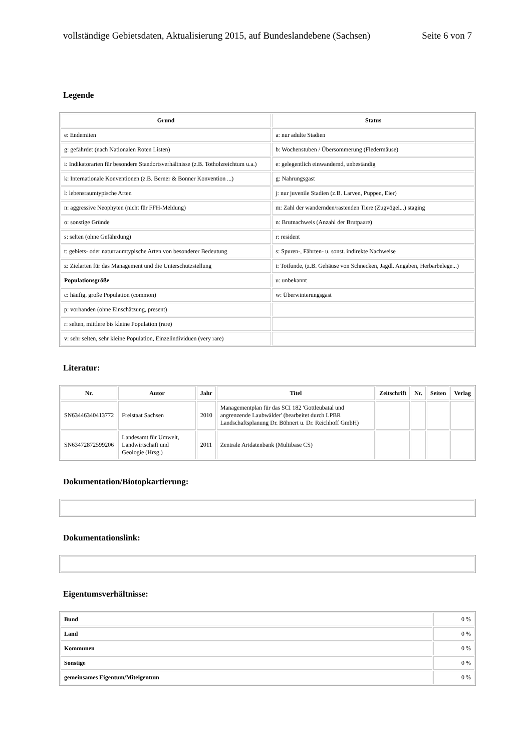vollständige Gebietsdaten, Aktualisierung 2015, auf Bundeslandebene (Sachsen) Seite 6 von 7
Legende
| Grund | Status |
| --- | --- |
| e: Endemiten | a: nur adulte Stadien |
| g: gefährdet (nach Nationalen Roten Listen) | b: Wochenstuben / Übersommerung (Fledermäuse) |
| i: Indikatorarten für besondere Standortsverhältnisse (z.B. Totholzreichtum u.a.) | e: gelegentlich einwandernd, unbeständig |
| k: Internationale Konventionen (z.B. Berner & Bonner Konvention ...) | g: Nahrungsgast |
| l: lebensraumtypische Arten | j: nur juvenile Stadien (z.B. Larven, Puppen, Eier) |
| n: aggressive Neophyten (nicht für FFH-Meldung) | m: Zahl der wandernden/rastenden Tiere (Zugvögel...) staging |
| o: sonstige Gründe | n: Brutnachweis (Anzahl der Brutpaare) |
| s: selten (ohne Gefährdung) | r: resident |
| t: gebiets- oder naturraumtypische Arten von besonderer Bedeutung | s: Spuren-, Fährten- u. sonst. indirekte Nachweise |
| z: Zielarten für das Management und die Unterschutzstellung | t: Totfunde, (z.B. Gehäuse von Schnecken, Jagdl. Angaben, Herbarbelege...) |
| Populationsgröße | u: unbekannt |
| c: häufig, große Population (common) | w: Überwinterungsgast |
| p: vorhanden (ohne Einschätzung, present) | |
| r: selten, mittlere bis kleine Population (rare) | |
| v: sehr selten, sehr kleine Population, Einzelindividuen (very rare) | |
Literatur:
| Nr. | Autor | Jahr | Titel | Zeitschrift | Nr. | Seiten | Verlag |
| --- | --- | --- | --- | --- | --- | --- | --- |
| SN63446340413772 | Freistaat Sachsen | 2010 | Managementplan für das SCI 182 'Gottleubatal und angrenzende Laubwälder' (bearbeitet durch LPBR Landschaftsplanung Dr. Böhnert u. Dr. Reichhoff GmbH) | | | | |
| SN63472872599206 | Landesamt für Umwelt, Landwirtschaft und Geologie (Hrsg.) | 2011 | Zentrale Artdatenbank (Multibase CS) | | | | |
Dokumentation/Biotopkartierung:
Dokumentationslink:
Eigentumsverhältnisse:
| Bund | 0 % |
| Land | 0 % |
| Kommunen | 0 % |
| Sonstige | 0 % |
| gemeinsames Eigentum/Miteigentum | 0 % |